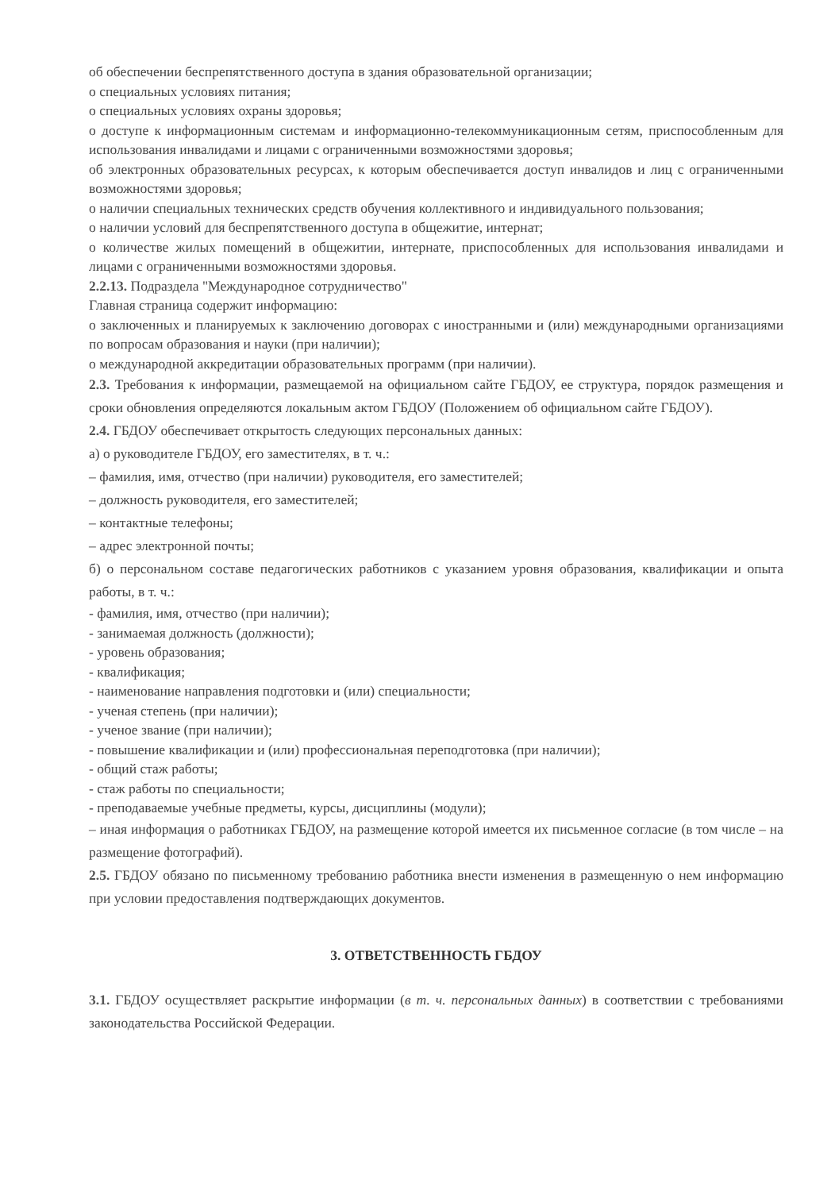об обеспечении беспрепятственного доступа в здания образовательной организации;
о специальных условиях питания;
о специальных условиях охраны здоровья;
о доступе к информационным системам и информационно-телекоммуникационным сетям, приспособленным для использования инвалидами и лицами с ограниченными возможностями здоровья;
об электронных образовательных ресурсах, к которым обеспечивается доступ инвалидов и лиц с ограниченными возможностями здоровья;
о наличии специальных технических средств обучения коллективного и индивидуального пользования;
о наличии условий для беспрепятственного доступа в общежитие, интернат;
о количестве жилых помещений в общежитии, интернате, приспособленных для использования инвалидами и лицами с ограниченными возможностями здоровья.
2.2.13. Подраздела "Международное сотрудничество"
Главная страница содержит информацию:
о заключенных и планируемых к заключению договорах с иностранными и (или) международными организациями по вопросам образования и науки (при наличии);
о международной аккредитации образовательных программ (при наличии).
2.3. Требования к информации, размещаемой на официальном сайте ГБДОУ, ее структура, порядок размещения и сроки обновления определяются локальным актом ГБДОУ (Положением об официальном сайте ГБДОУ).
2.4. ГБДОУ обеспечивает открытость следующих персональных данных:
а) о руководителе ГБДОУ, его заместителях, в т. ч.:
– фамилия, имя, отчество (при наличии) руководителя, его заместителей;
– должность руководителя, его заместителей;
– контактные телефоны;
– адрес электронной почты;
б) о персональном составе педагогических работников с указанием уровня образования, квалификации и опыта работы, в т. ч.:
- фамилия, имя, отчество (при наличии);
- занимаемая должность (должности);
- уровень образования;
- квалификация;
- наименование направления подготовки и (или) специальности;
- ученая степень (при наличии);
- ученое звание (при наличии);
- повышение квалификации и (или) профессиональная переподготовка (при наличии);
- общий стаж работы;
- стаж работы по специальности;
- преподаваемые учебные предметы, курсы, дисциплины (модули);
– иная информация о работниках ГБДОУ, на размещение которой имеется их письменное согласие (в том числе – на размещение фотографий).
2.5. ГБДОУ обязано по письменному требованию работника внести изменения в размещенную о нем информацию при условии предоставления подтверждающих документов.
3. ОТВЕТСТВЕННОСТЬ ГБДОУ
3.1. ГБДОУ осуществляет раскрытие информации (в т. ч. персональных данных) в соответствии с требованиями законодательства Российской Федерации.